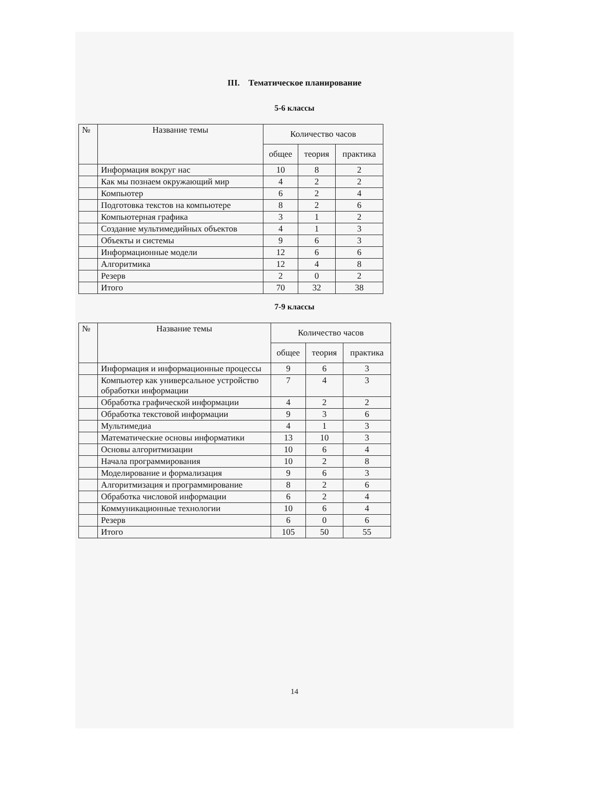III. Тематическое планирование
5-6 классы
| № | Название темы | Количество часов | | |
| --- | --- | --- | --- | --- |
| | | общее | теория | практика |
| | Информация вокруг нас | 10 | 8 | 2 |
| | Как мы познаем окружающий мир | 4 | 2 | 2 |
| | Компьютер | 6 | 2 | 4 |
| | Подготовка текстов на компьютере | 8 | 2 | 6 |
| | Компьютерная графика | 3 | 1 | 2 |
| | Создание мультимедийных объектов | 4 | 1 | 3 |
| | Объекты и системы | 9 | 6 | 3 |
| | Информационные модели | 12 | 6 | 6 |
| | Алгоритмика | 12 | 4 | 8 |
| | Резерв | 2 | 0 | 2 |
| | Итого | 70 | 32 | 38 |
7-9 классы
| № | Название темы | Количество часов | | |
| --- | --- | --- | --- | --- |
| | | общее | теория | практика |
| | Информация и информационные процессы | 9 | 6 | 3 |
| | Компьютер как универсальное устройство обработки информации | 7 | 4 | 3 |
| | Обработка графической информации | 4 | 2 | 2 |
| | Обработка текстовой информации | 9 | 3 | 6 |
| | Мультимедиа | 4 | 1 | 3 |
| | Математические основы информатики | 13 | 10 | 3 |
| | Основы алгоритмизации | 10 | 6 | 4 |
| | Начала программирования | 10 | 2 | 8 |
| | Моделирование и формализация | 9 | 6 | 3 |
| | Алгоритмизация и программирование | 8 | 2 | 6 |
| | Обработка числовой информации | 6 | 2 | 4 |
| | Коммуникационные технологии | 10 | 6 | 4 |
| | Резерв | 6 | 0 | 6 |
| | Итого | 105 | 50 | 55 |
14